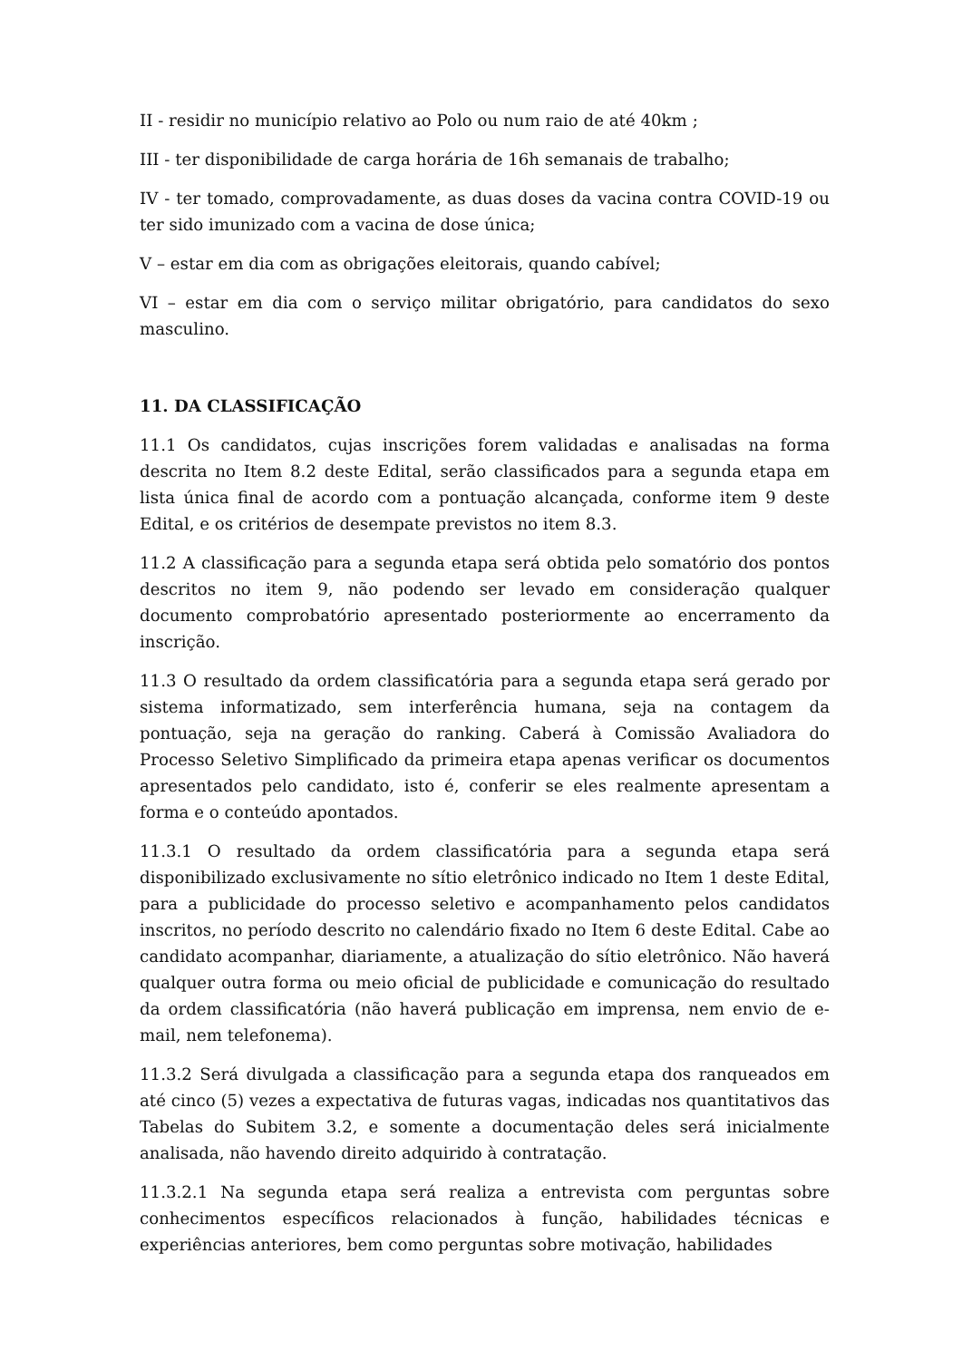II - residir no município relativo ao Polo ou num raio de até 40km ;
III - ter disponibilidade de carga horária de 16h semanais de trabalho;
IV - ter tomado, comprovadamente, as duas doses da vacina contra COVID-19 ou ter sido imunizado com a vacina de dose única;
V – estar em dia com as obrigações eleitorais, quando cabível;
VI – estar em dia com o serviço militar obrigatório, para candidatos do sexo masculino.
11. DA CLASSIFICAÇÃO
11.1 Os candidatos, cujas inscrições forem validadas e analisadas na forma descrita no Item 8.2 deste Edital, serão classificados para a segunda etapa em lista única final de acordo com a pontuação alcançada, conforme item 9 deste Edital, e os critérios de desempate previstos no item 8.3.
11.2 A classificação para a segunda etapa será obtida pelo somatório dos pontos descritos no item 9, não podendo ser levado em consideração qualquer documento comprobatório apresentado posteriormente ao encerramento da inscrição.
11.3 O resultado da ordem classificatória para a segunda etapa será gerado por sistema informatizado, sem interferência humana, seja na contagem da pontuação, seja na geração do ranking. Caberá à Comissão Avaliadora do Processo Seletivo Simplificado da primeira etapa apenas verificar os documentos apresentados pelo candidato, isto é, conferir se eles realmente apresentam a forma e o conteúdo apontados.
11.3.1 O resultado da ordem classificatória para a segunda etapa será disponibilizado exclusivamente no sítio eletrônico indicado no Item 1 deste Edital, para a publicidade do processo seletivo e acompanhamento pelos candidatos inscritos, no período descrito no calendário fixado no Item 6 deste Edital. Cabe ao candidato acompanhar, diariamente, a atualização do sítio eletrônico. Não haverá qualquer outra forma ou meio oficial de publicidade e comunicação do resultado da ordem classificatória (não haverá publicação em imprensa, nem envio de e-mail, nem telefonema).
11.3.2 Será divulgada a classificação para a segunda etapa dos ranqueados em até cinco (5) vezes a expectativa de futuras vagas, indicadas nos quantitativos das Tabelas do Subitem 3.2, e somente a documentação deles será inicialmente analisada, não havendo direito adquirido à contratação.
11.3.2.1 Na segunda etapa será realiza a entrevista com perguntas sobre conhecimentos específicos relacionados à função, habilidades técnicas e experiências anteriores, bem como perguntas sobre motivação, habilidades